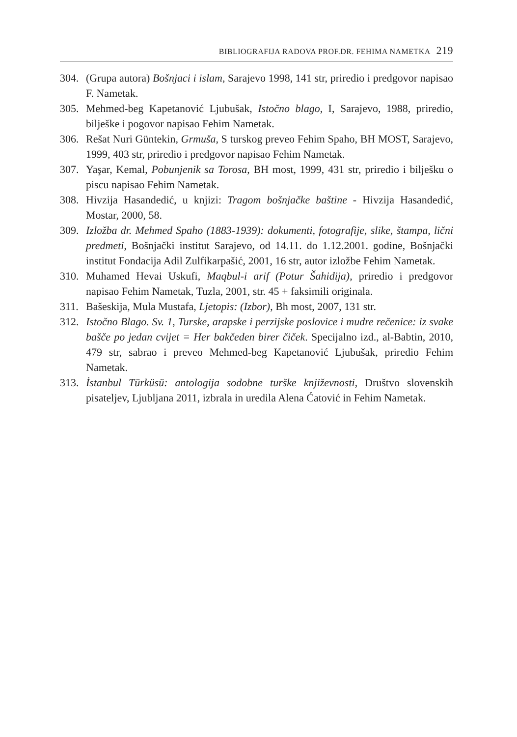BIBLIOGRAFIJA RADOVA PROF.DR. FEHIMA NAMETKA 219
304. (Grupa autora) Bošnjaci i islam, Sarajevo 1998, 141 str, priredio i predgovor napisao F. Nametak.
305. Mehmed-beg Kapetanović Ljubušak, Istočno blago, I, Sarajevo, 1988, priredio, bilješke i pogovor napisao Fehim Nametak.
306. Rešat Nuri Güntekin, Grmuša, S turskog preveo Fehim Spaho, BH MOST, Sarajevo, 1999, 403 str, priredio i predgovor napisao Fehim Nametak.
307. Yaşar, Kemal, Pobunjenik sa Torosa, BH most, 1999, 431 str, priredio i bilješku o piscu napisao Fehim Nametak.
308. Hivzija Hasandedić, u knjizi: Tragom bošnjačke baštine - Hivzija Hasandedić, Mostar, 2000, 58.
309. Izložba dr. Mehmed Spaho (1883-1939): dokumenti, fotografije, slike, štampa, lični predmeti, Bošnjački institut Sarajevo, od 14.11. do 1.12.2001. godine, Bošnjački institut Fondacija Adil Zulfikarpašić, 2001, 16 str, autor izložbe Fehim Nametak.
310. Muhamed Hevai Uskufi, Maqbul-i arif (Potur Šahidija), priredio i predgovor napisao Fehim Nametak, Tuzla, 2001, str. 45 + faksimili originala.
311. Bašeskija, Mula Mustafa, Ljetopis: (Izbor), Bh most, 2007, 131 str.
312. Istočno Blago. Sv. 1, Turske, arapske i perzijske poslovice i mudre rečenice: iz svake bašče po jedan cvijet = Her bakčeden birer čiček. Specijalno izd., al-Babtin, 2010, 479 str, sabrao i preveo Mehmed-beg Kapetanović Ljubušak, priredio Fehim Nametak.
313. İstanbul Türküsü: antologija sodobne turške književnosti, Društvo slovenskih pisateljev, Ljubljana 2011, izbrala in uredila Alena Ćatović in Fehim Nametak.